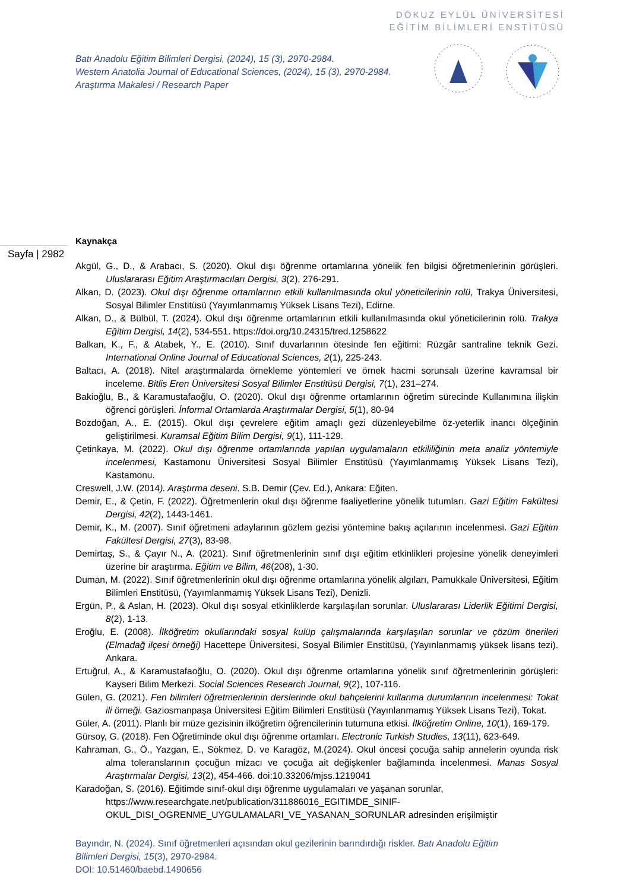DOKUZ EYLÜL ÜNİVERSİTESİ
EĞİTİM BİLİMLERİ ENSTİTÜSÜ
Batı Anadolu Eğitim Bilimleri Dergisi, (2024), 15 (3), 2970-2984.
Western Anatolia Journal of Educational Sciences, (2024), 15 (3), 2970-2984.
Araştırma Makalesi / Research Paper
Sayfa | 2982
Kaynakça
Akgül, G., D., & Arabacı, S. (2020). Okul dışı öğrenme ortamlarına yönelik fen bilgisi öğretmenlerinin görüşleri. Uluslararası Eğitim Araştırmacıları Dergisi, 3(2), 276-291.
Alkan, D. (2023). Okul dışı öğrenme ortamlarının etkili kullanılmasında okul yöneticilerinin rolü, Trakya Üniversitesi, Sosyal Bilimler Enstitüsü (Yayımlanmamış Yüksek Lisans Tezi), Edirne.
Alkan, D., & Bülbül, T. (2024). Okul dışı öğrenme ortamlarının etkili kullanılmasında okul yöneticilerinin rolü. Trakya Eğitim Dergisi, 14(2), 534-551. https://doi.org/10.24315/tred.1258622
Balkan, K., F., & Atabek, Y., E. (2010). Sınıf duvarlarının ötesinde fen eğitimi: Rüzgâr santraline teknik Gezi. International Online Journal of Educational Sciences, 2(1), 225-243.
Baltacı, A. (2018). Nitel araştırmalarda örnekleme yöntemleri ve örnek hacmi sorunsalı üzerine kavramsal bir inceleme. Bitlis Eren Üniversitesi Sosyal Bilimler Enstitüsü Dergisi, 7(1), 231–274.
Bakioğlu, B., & Karamustafaoğlu, O. (2020). Okul dışı öğrenme ortamlarının öğretim sürecinde Kullanımına ilişkin öğrenci görüşleri. İnformal Ortamlarda Araştırmalar Dergisi, 5(1), 80-94
Bozdoğan, A., E. (2015). Okul dışı çevrelere eğitim amaçlı gezi düzenleyebilme öz-yeterlik inancı ölçeğinin geliştirilmesi. Kuramsal Eğitim Bilim Dergisi, 9(1), 111-129.
Çetinkaya, M. (2022). Okul dışı öğrenme ortamlarında yapılan uygulamaların etkililiğinin meta analiz yöntemiyle incelenmesi, Kastamonu Üniversitesi Sosyal Bilimler Enstitüsü (Yayımlanmamış Yüksek Lisans Tezi), Kastamonu.
Creswell, J.W. (2014). Araştırma deseni. S.B. Demir (Çev. Ed.), Ankara: Eğiten.
Demir, E., & Çetin, F. (2022). Öğretmenlerin okul dışı öğrenme faaliyetlerine yönelik tutumları. Gazi Eğitim Fakültesi Dergisi, 42(2), 1443-1461.
Demir, K., M. (2007). Sınıf öğretmeni adaylarının gözlem gezisi yöntemine bakış açılarının incelenmesi. Gazi Eğitim Fakültesi Dergisi, 27(3), 83-98.
Demirtaş, S., & Çayır N., A. (2021). Sınıf öğretmenlerinin sınıf dışı eğitim etkinlikleri projesine yönelik deneyimleri üzerine bir araştırma. Eğitim ve Bilim, 46(208), 1-30.
Duman, M. (2022). Sınıf öğretmenlerinin okul dışı öğrenme ortamlarına yönelik algıları, Pamukkale Üniversitesi, Eğitim Bilimleri Enstitüsü, (Yayımlanmamış Yüksek Lisans Tezi), Denizli.
Ergün, P., & Aslan, H. (2023). Okul dışı sosyal etkinliklerde karşılaşılan sorunlar. Uluslararası Liderlik Eğitimi Dergisi, 8(2), 1-13.
Eroğlu, E. (2008). İlköğretim okullarındaki sosyal kulüp çalışmalarında karşılaşılan sorunlar ve çözüm önerileri (Elmadağ ilçesi örneği) Hacettepe Üniversitesi, Sosyal Bilimler Enstitüsü, (Yayınlanmamış yüksek lisans tezi). Ankara.
Ertuğrul, A., & Karamustafaoğlu, O. (2020). Okul dışı öğrenme ortamlarına yönelik sınıf öğretmenlerinin görüşleri: Kayseri Bilim Merkezi. Social Sciences Research Journal, 9(2), 107-116.
Gülen, G. (2021). Fen bilimleri öğretmenlerinin derslerinde okul bahçelerini kullanma durumlarının incelenmesi: Tokat ili örneği. Gaziosmanpaşa Üniversitesi Eğitim Bilimleri Enstitüsü (Yayınlanmamış Yüksek Lisans Tezi), Tokat.
Güler, A. (2011). Planlı bir müze gezisinin ilköğretim öğrencilerinin tutumuna etkisi. İlköğretim Online, 10(1), 169-179.
Gürsoy, G. (2018). Fen Öğretiminde okul dışı öğrenme ortamları. Electronic Turkish Studies, 13(11), 623-649.
Kahraman, G., Ö., Yazgan, E., Sökmez, D. ve Karagöz, M.(2024). Okul öncesi çocuğa sahip annelerin oyunda risk alma toleranslarının çocuğun mizacı ve çocuğa ait değişkenler bağlamında incelenmesi. Manas Sosyal Araştırmalar Dergisi, 13(2), 454-466. doi:10.33206/mjss.1219041
Karadoğan, S. (2016). Eğitimde sınıf-okul dışı öğrenme uygulamaları ve yaşanan sorunlar, https://www.researchgate.net/publication/311886016_EGITIMDE_SINIF-OKUL_DISI_OGRENME_UYGULAMALARI_VE_YASANAN_SORUNLAR adresinden erişilmiştir
Bayındır, N. (2024). Sınıf öğretmenleri açısından okul gezilerinin barındırdığı riskler. Batı Anadolu Eğitim Bilimleri Dergisi, 15(3), 2970-2984.
DOI: 10.51460/baebd.1490656